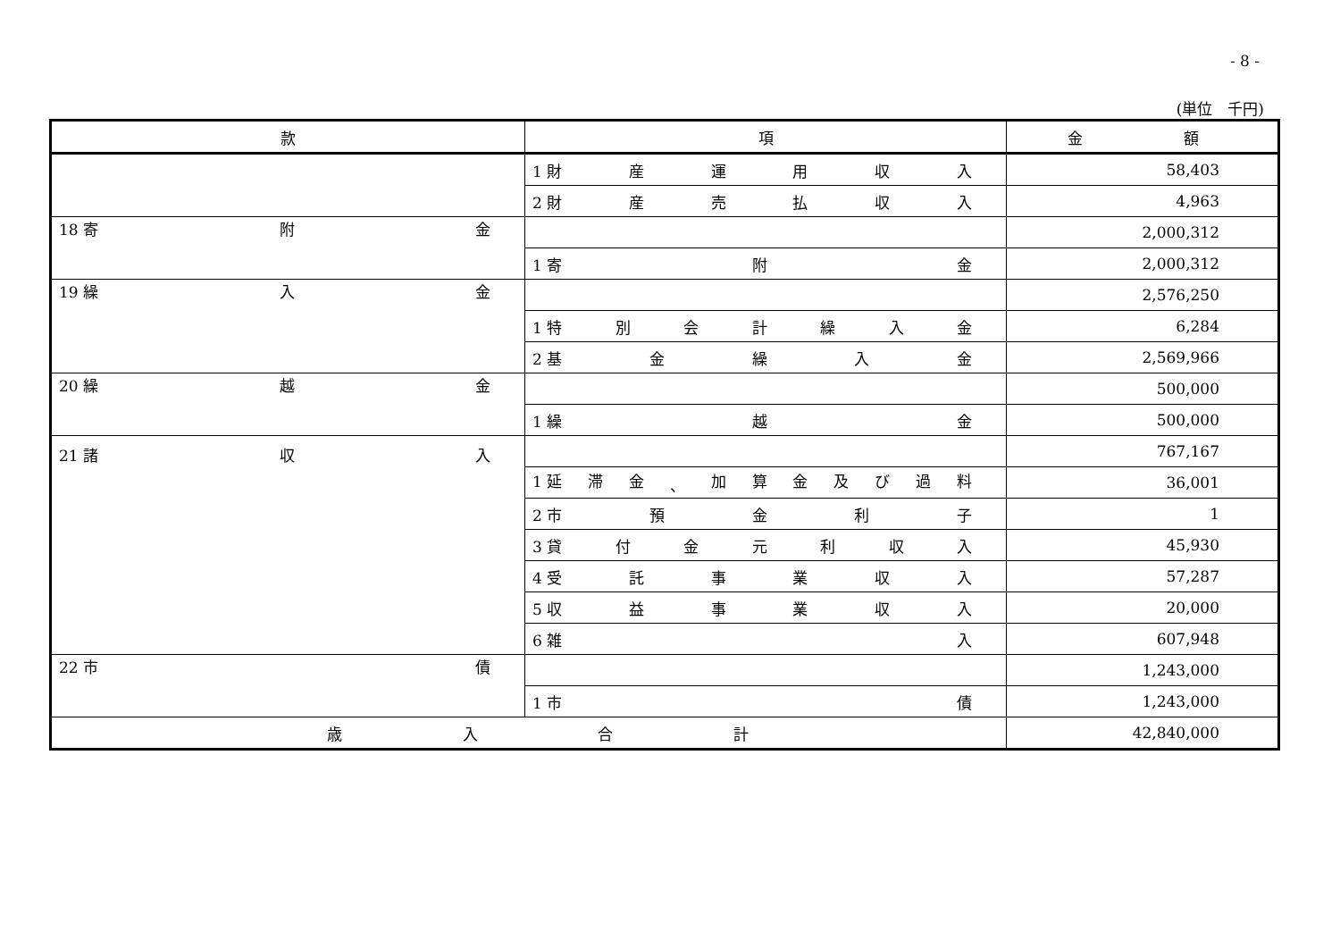- 8 -
(単位　千円)
| 款 | 項 | 金 額 |
| --- | --- | --- |
| | 1 財 産 運 用 収 入 | 58,403 |
| | 2 財 産 売 払 収 入 | 4,963 |
| 18 寄 附 金 | | 2,000,312 |
| | 1 寄 附 金 | 2,000,312 |
| 19 繰 入 金 | | 2,576,250 |
| | 1 特 別 会 計 繰 入 金 | 6,284 |
| | 2 基 金 繰 入 金 | 2,569,966 |
| 20 繰 越 金 | | 500,000 |
| | 1 繰 越 金 | 500,000 |
| 21 諸 収 入 | | 767,167 |
| | 1 延 滞 金 、 加 算 金 及 び 過 料 | 36,001 |
| | 2 市 預 金 利 子 | 1 |
| | 3 貸 付 金 元 利 収 入 | 45,930 |
| | 4 受 託 事 業 収 入 | 57,287 |
| | 5 収 益 事 業 収 入 | 20,000 |
| | 6 雑 入 | 607,948 |
| 22 市 債 | | 1,243,000 |
| | 1 市 債 | 1,243,000 |
| 歳 入 合 計 | | 42,840,000 |